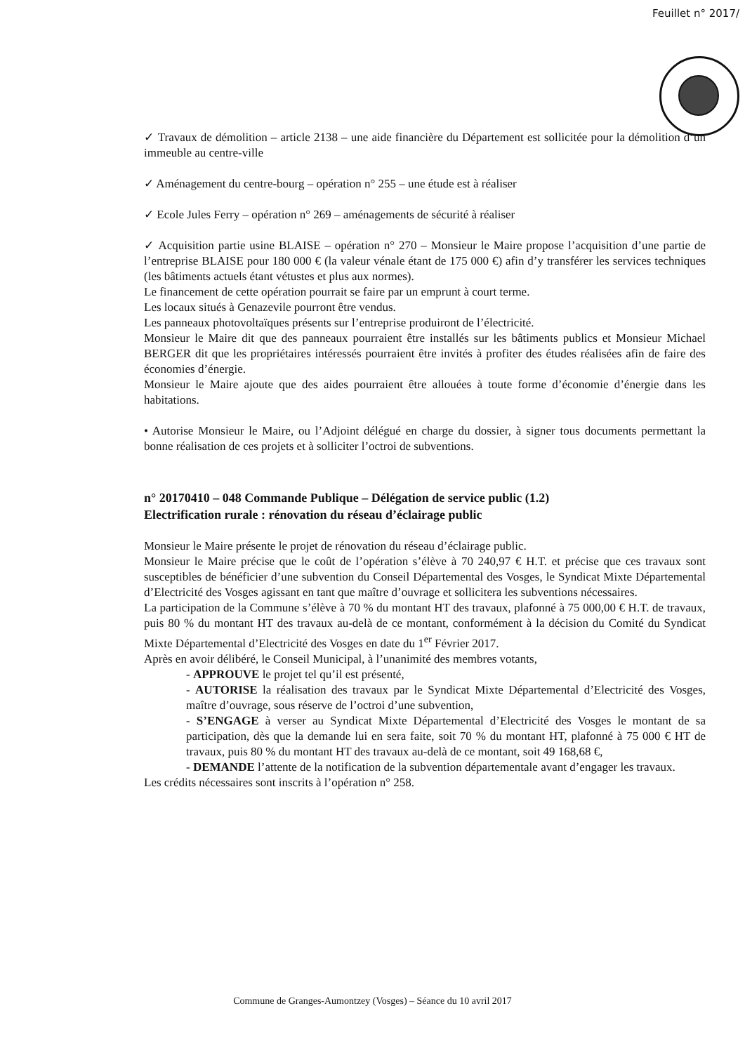Feuillet n° 2017/
✓ Travaux de démolition – article 2138 – une aide financière du Département est sollicitée pour la démolition d’un immeuble au centre-ville
✓ Aménagement du centre-bourg – opération n° 255 – une étude est à réaliser
✓ Ecole Jules Ferry – opération n° 269 – aménagements de sécurité à réaliser
✓ Acquisition partie usine BLAISE – opération n° 270 – Monsieur le Maire propose l’acquisition d’une partie de l’entreprise BLAISE pour 180 000 € (la valeur vénale étant de 175 000 €) afin d’y transférer les services techniques (les bâtiments actuels étant vétustes et plus aux normes).
Le financement de cette opération pourrait se faire par un emprunt à court terme.
Les locaux situés à Genazevile pourront être vendus.
Les panneaux photovoltaïques présents sur l’entreprise produiront de l’électricité.
Monsieur le Maire dit que des panneaux pourraient être installés sur les bâtiments publics et Monsieur Michael BERGER dit que les propriétaires intéressés pourraient être invités à profiter des études réalisées afin de faire des économies d’énergie.
Monsieur le Maire ajoute que des aides pourraient être allouées à toute forme d’économie d’énergie dans les habitations.
• Autorise Monsieur le Maire, ou l’Adjoint délégué en charge du dossier, à signer tous documents permettant la bonne réalisation de ces projets et à solliciter l’octroi de subventions.
n° 20170410 – 048 Commande Publique – Délégation de service public (1.2)
Electrification rurale : rénovation du réseau d’éclairage public
Monsieur le Maire présente le projet de rénovation du réseau d’éclairage public.
Monsieur le Maire précise que le coût de l’opération s’élève à 70 240,97 € H.T. et précise que ces travaux sont susceptibles de bénéficier d’une subvention du Conseil Départemental des Vosges, le Syndicat Mixte Départemental d’Electricité des Vosges agissant en tant que maître d’ouvrage et sollicitera les subventions nécessaires.
La participation de la Commune s’élève à 70 % du montant HT des travaux, plafonné à 75 000,00 € H.T. de travaux, puis 80 % du montant HT des travaux au-delà de ce montant, conformément à la décision du Comité du Syndicat Mixte Départemental d’Electricité des Vosges en date du 1<sup>er</sup> Février 2017.
Après en avoir délibéré, le Conseil Municipal, à l’unanimité des membres votants,
- APPROUVE le projet tel qu’il est présenté,
- AUTORISE la réalisation des travaux par le Syndicat Mixte Départemental d’Electricité des Vosges, maître d’ouvrage, sous réserve de l’octroi d’une subvention,
- S’ENGAGE à verser au Syndicat Mixte Départemental d’Electricité des Vosges le montant de sa participation, dès que la demande lui en sera faite, soit 70 % du montant HT, plafonné à 75 000 € HT de travaux, puis 80 % du montant HT des travaux au-delà de ce montant, soit 49 168,68 €,
- DEMANDE l’attente de la notification de la subvention départementale avant d’engager les travaux.
Les crédits nécessaires sont inscrits à l’opération n° 258.
Commune de Granges-Aumontzey (Vosges) – Séance du 10 avril 2017